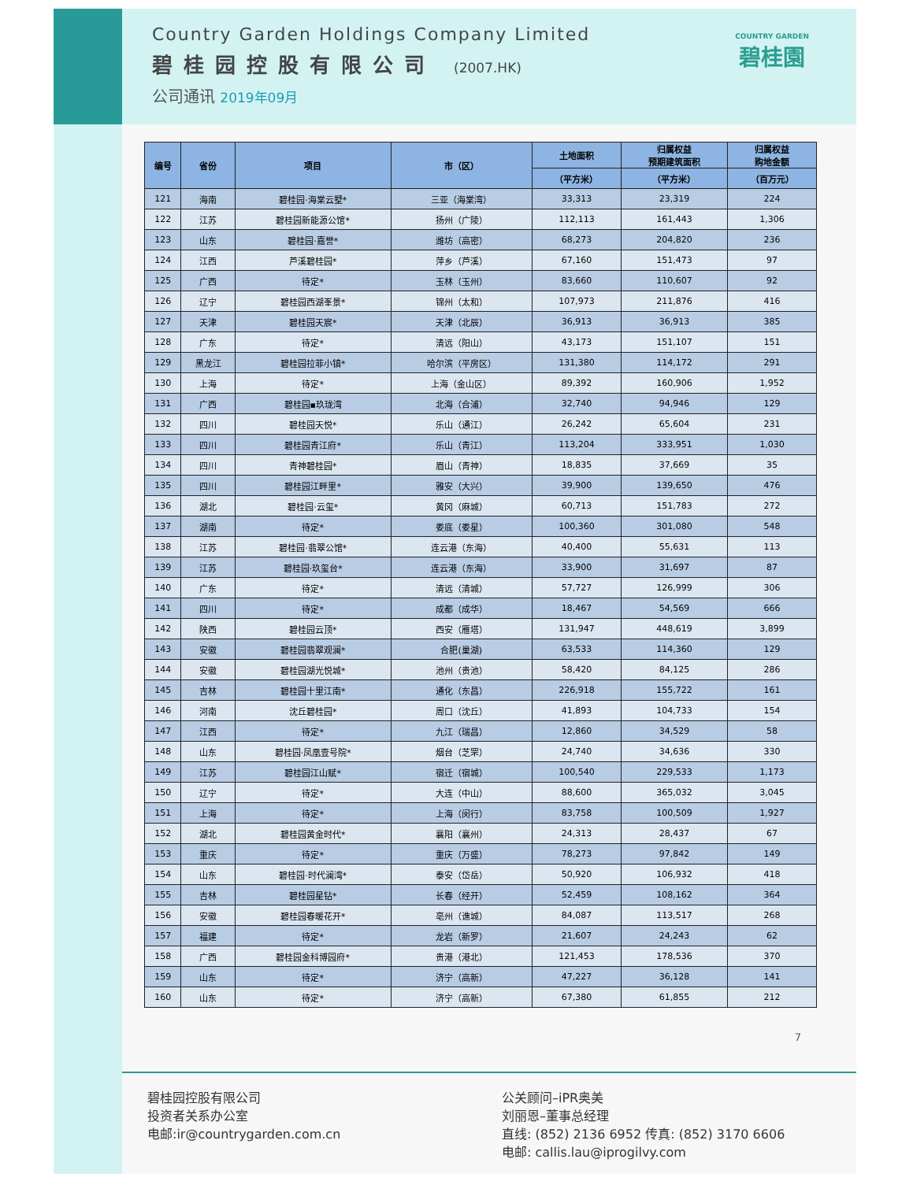Country Garden Holdings Company Limited
碧桂园控股有限公司 (2007.HK)
公司通讯 2019年09月
COUNTRY GARDEN
碧桂園
| 编号 | 省份 | 项目 | 市（区） | 土地面积 | 归属权益 预期建筑面积 | 归属权益 购地金额 |
| --- | --- | --- | --- | --- | --- | --- |
| | | | | （平方米） | （平方米） | （百万元） |
| 121 | 海南 | 碧桂园·海棠云墅* | 三亚（海棠湾） | 33,313 | 23,319 | 224 |
| 122 | 江苏 | 碧桂园新能源公馆* | 扬州（广陵） | 112,113 | 161,443 | 1,306 |
| 123 | 山东 | 碧桂园·嘉誉* | 潍坊（高密） | 68,273 | 204,820 | 236 |
| 124 | 江西 | 芦溪碧桂园* | 萍乡（芦溪） | 67,160 | 151,473 | 97 |
| 125 | 广西 | 待定* | 玉林（玉州） | 83,660 | 110,607 | 92 |
| 126 | 辽宁 | 碧桂园西湖峯景* | 锦州（太和） | 107,973 | 211,876 | 416 |
| 127 | 天津 | 碧桂园天宸* | 天津（北辰） | 36,913 | 36,913 | 385 |
| 128 | 广东 | 待定* | 清远（阳山） | 43,173 | 151,107 | 151 |
| 129 | 黑龙江 | 碧桂园拉菲小镇* | 哈尔滨（平房区） | 131,380 | 114,172 | 291 |
| 130 | 上海 | 待定* | 上海（金山区） | 89,392 | 160,906 | 1,952 |
| 131 | 广西 | 碧桂园▪玖珑湾 | 北海（合浦） | 32,740 | 94,946 | 129 |
| 132 | 四川 | 碧桂园天悦* | 乐山（通江） | 26,242 | 65,604 | 231 |
| 133 | 四川 | 碧桂园青江府* | 乐山（青江） | 113,204 | 333,951 | 1,030 |
| 134 | 四川 | 青神碧桂园* | 眉山（青神） | 18,835 | 37,669 | 35 |
| 135 | 四川 | 碧桂园江畔里* | 雅安（大兴） | 39,900 | 139,650 | 476 |
| 136 | 湖北 | 碧桂园·云玺* | 黄冈（麻城） | 60,713 | 151,783 | 272 |
| 137 | 湖南 | 待定* | 娄底（娄星） | 100,360 | 301,080 | 548 |
| 138 | 江苏 | 碧桂园·翡翠公馆* | 连云港（东海） | 40,400 | 55,631 | 113 |
| 139 | 江苏 | 碧桂园·玖玺台* | 连云港（东海） | 33,900 | 31,697 | 87 |
| 140 | 广东 | 待定* | 清远（清城） | 57,727 | 126,999 | 306 |
| 141 | 四川 | 待定* | 成都（成华） | 18,467 | 54,569 | 666 |
| 142 | 陕西 | 碧桂园云顶* | 西安（雁塔） | 131,947 | 448,619 | 3,899 |
| 143 | 安徽 | 碧桂园翡翠观澜* | 合肥(巢湖) | 63,533 | 114,360 | 129 |
| 144 | 安徽 | 碧桂园湖光悦城* | 池州（贵池） | 58,420 | 84,125 | 286 |
| 145 | 吉林 | 碧桂园十里江南* | 通化（东昌） | 226,918 | 155,722 | 161 |
| 146 | 河南 | 沈丘碧桂园* | 周口（沈丘） | 41,893 | 104,733 | 154 |
| 147 | 江西 | 待定* | 九江（瑞昌） | 12,860 | 34,529 | 58 |
| 148 | 山东 | 碧桂园·凤凰壹号院* | 烟台（芝罘） | 24,740 | 34,636 | 330 |
| 149 | 江苏 | 碧桂园江山赋* | 宿迁（宿城） | 100,540 | 229,533 | 1,173 |
| 150 | 辽宁 | 待定* | 大连（中山） | 88,600 | 365,032 | 3,045 |
| 151 | 上海 | 待定* | 上海（闵行） | 83,758 | 100,509 | 1,927 |
| 152 | 湖北 | 碧桂园黄金时代* | 襄阳（襄州） | 24,313 | 28,437 | 67 |
| 153 | 重庆 | 待定* | 重庆（万盛） | 78,273 | 97,842 | 149 |
| 154 | 山东 | 碧桂园·时代澜湾* | 泰安（岱岳） | 50,920 | 106,932 | 418 |
| 155 | 吉林 | 碧桂园星钻* | 长春（经开） | 52,459 | 108,162 | 364 |
| 156 | 安徽 | 碧桂园春暖花开* | 亳州（谯城） | 84,087 | 113,517 | 268 |
| 157 | 福建 | 待定* | 龙岩（新罗） | 21,607 | 24,243 | 62 |
| 158 | 广西 | 碧桂园金科博园府* | 贵港（港北） | 121,453 | 178,536 | 370 |
| 159 | 山东 | 待定* | 济宁（高新） | 47,227 | 36,128 | 141 |
| 160 | 山东 | 待定* | 济宁（高新） | 67,380 | 61,855 | 212 |
7
碧桂园控股有限公司
投资者关系办公室
电邮:ir@countrygarden.com.cn
公关顾问–iPR奥美
刘丽恩–董事总经理
直线: (852) 2136 6952 传真: (852) 3170 6606
电邮: callis.lau@iprogilvy.com